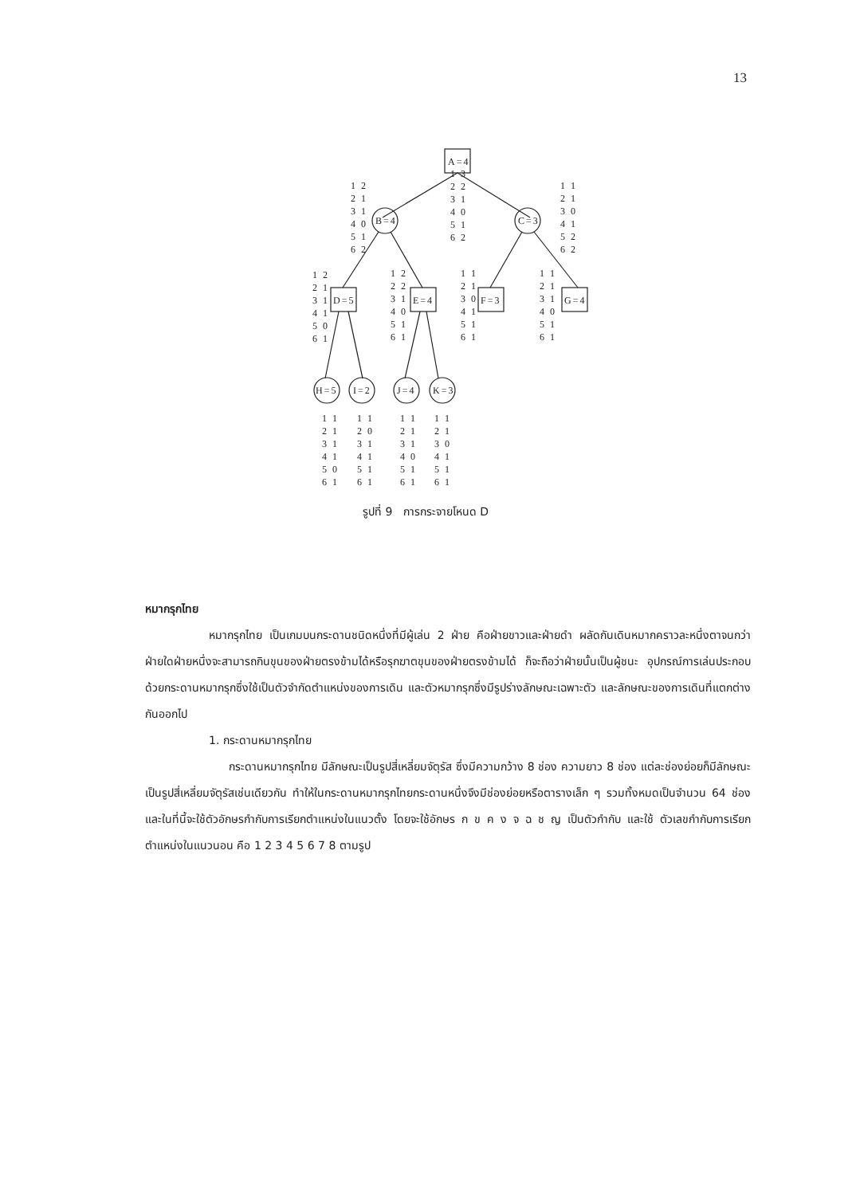13
A=4
B=4
C=3
D=5
E=4
F=3
G=4
H=5
I=2
J=4
K=3
1 3 2 2 3 1 4 0 5 1 6 2
1 2 2 1 3 1 4 0 5 1 6 2
1 1 2 1 3 0 4 1 5 2 6 2
1 2 2 1 3 1 4 1 5 0 6 1
1 2 2 2 3 1 4 0 5 1 6 1
1 1 2 1 3 0 4 1 5 1 6 1
1 1 2 1 3 1 4 0 5 1 6 1
1 1 2 1 3 1 4 1 5 0 6 1
1 1 2 0 3 1 4 1 5 1 6 1
1 1 2 1 3 1 4 0 5 1 6 1
1 1 2 1 3 0 4 1 5 1 6 1
รูปที่ 9 การกระจายโหนด D
หมากรุกไทย
หมากรุกไทย เป็นเกมบนกระดานชนิดหนึ่งที่มีผู้เล่น 2 ฝ่าย คือฝ่ายขาวและฝ่ายดำ ผลัดกันเดินหมากคราวละหนึ่งตาจนกว่าฝ่ายใดฝ่ายหนึ่งจะสามารถกินขุนของฝ่ายตรงข้ามได้หรือรุกฆาตขุนของฝ่ายตรงข้ามได้ ก็จะถือว่าฝ่ายนั้นเป็นผู้ชนะ อุปกรณ์การเล่นประกอบด้วยกระดานหมากรุกซึ่งใช้เป็นตัวจำกัดตำแหน่งของการเดิน และตัวหมากรุกซึ่งมีรูปร่างลักษณะเฉพาะตัว และลักษณะของการเดินที่แตกต่างกันออกไป
1. กระดานหมากรุกไทย
กระดานหมากรุกไทย มีลักษณะเป็นรูปสี่เหลี่ยมจัตุรัส ซึ่งมีความกว้าง 8 ช่อง ความยาว 8 ช่อง แต่ละช่องย่อยก็มีลักษณะเป็นรูปสี่เหลี่ยมจัตุรัสเช่นเดียวกัน ทำให้ในกระดานหมากรุกไทยกระดานหนึ่งจึงมีช่องย่อยหรือตารางเล็ก ๆ รวมทั้งหมดเป็นจำนวน 64 ช่อง และในที่นี้จะใช้ตัวอักษรกำกับการเรียกตำแหน่งในแนวตั้ง โดยจะใช้อักษร ก ข ค ง จ ฉ ช ญ เป็นตัวกำกับ และใช้ ตัวเลขกำกับการเรียกตำแหน่งในแนวนอน คือ 1 2 3 4 5 6 7 8 ตามรูป